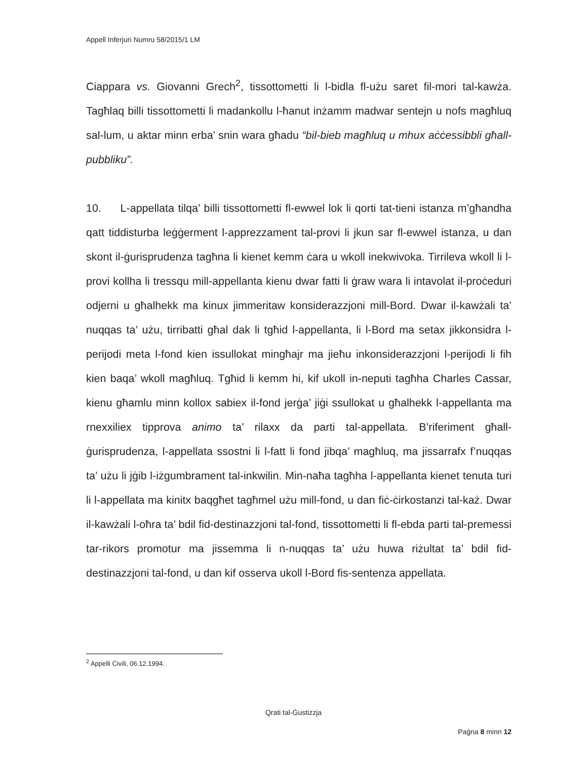Appell Inferjuri Numru 58/2015/1 LM
Ciappara vs. Giovanni Grech<sup>2</sup>, tissottometti li l-bidla fl-użu saret fil-mori tal-kawża. Tagħlaq billi tissottometti li madankollu l-ħanut inżamm madwar sentejn u nofs magħluq sal-lum, u aktar minn erba’ snin wara għadu “bil-bieb magħluq u mhux aċċessibbli għall-pubbliku”.
10. L-appellata tilqa’ billi tissottometti fl-ewwel lok li qorti tat-tieni istanza m’għandha qatt tiddisturba leġġerment l-apprezzament tal-provi li jkun sar fl-ewwel istanza, u dan skont il-ġurisprudenza tagħna li kienet kemm ċara u wkoll inekwivoka. Tirrileva wkoll li l-provi kollha li tressqu mill-appellanta kienu dwar fatti li ġraw wara li intavolat il-proċeduri odjerni u għalhekk ma kinux jimmeritaw konsiderazzjoni mill-Bord. Dwar il-kawżali ta’ nuqqas ta’ użu, tirribatti għal dak li tgħid l-appellanta, li l-Bord ma setax jikkonsidra l-perijodi meta l-fond kien issullokat mingħajr ma jieħu inkonsiderazzjoni l-perijodi li fih kien baqa’ wkoll magħluq. Tgħid li kemm hi, kif ukoll in-neputi tagħha Charles Cassar, kienu għamlu minn kollox sabiex il-fond jerġa’ jiġi ssullokat u għalhekk l-appellanta ma rnexxiliex tipprova animo ta’ rilaxx da parti tal-appellata. B’riferiment għall-ġurisprudenza, l-appellata ssostni li l-fatt li fond jibqa’ magħluq, ma jissarrafx f’nuqqas ta’ użu li jġib l-iżgumbrament tal-inkwilin. Min-naħa tagħha l-appellanta kienet tenuta turi li l-appellata ma kinitx baqgħet tagħmel użu mill-fond, u dan fiċ-ċirkostanzi tal-każ. Dwar il-kawżali l-oħra ta’ bdil fid-destinazzjoni tal-fond, tissottometti li fl-ebda parti tal-premessi tar-rikors promotur ma jissemma li n-nuqqas ta’ użu huwa riżultat ta’ bdil fid-destinazzjoni tal-fond, u dan kif osserva ukoll l-Bord fis-sentenza appellata.
<sup>2</sup> Appelli Ċivili, 06.12.1994.
Qrati tal-Ġustizzja
Paġna 8 minn 12